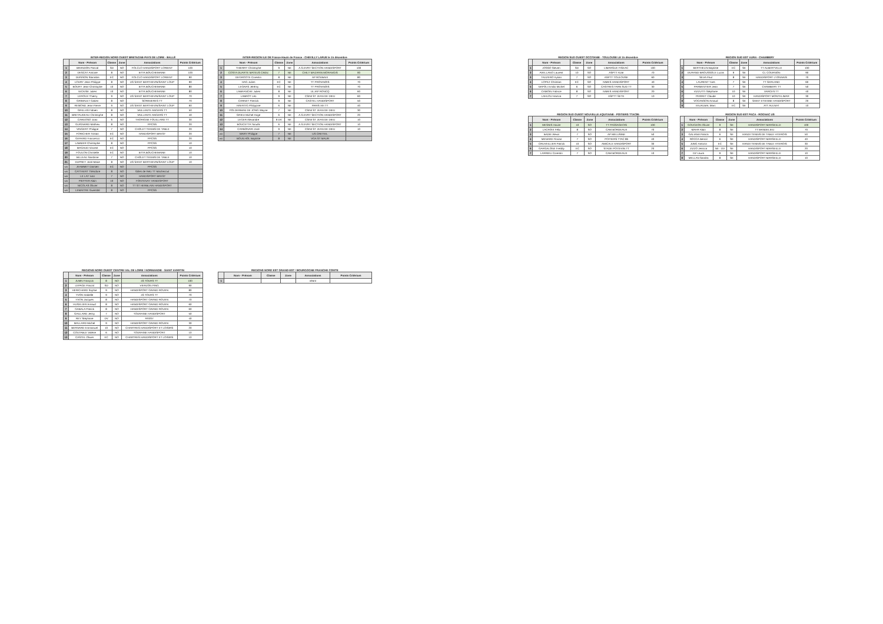INTER-REGION NORD OUEST BRETAGNE-PAYS DE LOIRE - BALLÉ
| | Nom - Prénom | Classe | Zone | Associations | Points Critérium |
| --- | --- | --- | --- | --- | --- |
| 1 | BRANDON Pascal | SD | NO | FOLCLO HANDISPORT LORIENT | 100 |
| 2 | DESCAT Antoine | 8 | NO | BTTA BOUCHEMAINE | 100 |
| 3 | DUISSON Stanislas | EC | NO | FOLCLO HANDISPORT LORIENT | 90 |
| 4 | LOURY Jean-Philippe | 8 | NO | US SAINT BERTHEVIN/SAINT LOUP | 90 |
| 5 | BOURY Jean-Christophe | 10 | NO | BTTA BOUCHEMAINE | 80 |
| 6 | NICAISE Julien | 10 | NO | BTTA BOUCHEMAINE | 80 |
| 7 | LEROUX Thierry | 9 | NO | US SAINT BERTHEVIN/SAINT LOUP | 70 |
| 8 | GRIMAULT Gatien | 8 | NO | SORINIERES TT | 70 |
| 9 | REMOND Jean-Pierre | 9 | NO | US SAINT BERTHEVIN/SAINT LOUP | 60 |
| 10 | GRILLAS Fabien | 8 | NO | VAILLANTE ANGERS TT | 50 |
| 11 | BRETAUDEAU Christophe | 8 | NO | VAILLANTE ANGERS TT | 40 |
| 12 | CARDOSO Joao | 6 | NO | THORIGNE FOUILLARD TT | 30 |
| 13 | GUIGNARD Mathieu | 8 | NO | PPCSS | 20 |
| 14 | VINGERT Philippe | 7 | NO | CHOLET TENNIS DE TABLE | 20 |
| 15 | FORICHER Tristan | EC | NO | HANDISPORT BREST | 20 |
| 16 | GERARD Francesco | EC | NO | PPCSS | 20 |
| 17 | LABNIER Christophe | 8 | NO | PPCSS | 10 |
| 18 | MAGAUD Vincent | EC | NO | PPCSS | 10 |
| 19 | FOULON Christelle | EC | NO | BTTA BOUCHEMAINE | 10 |
| 20 | BILLEAU Sandrine | 7 | NO | CHOLET TENNIS DE TABLE | 10 |
| 21 | DUPREY José-Marie | 8 | NO | US SAINT BERTHEVIN/SAINT LOUP | 10 |
| wo | JEAMMET Damien | EC | NO | PPCSS | |
| wo | CATTAERT Théodore | 8 | NO | Gilles de Retz TT Machecoul | |
| wo | LE LAY Ivan | 7 | NO | HANDISPORT BREST | |
| wo | PIEFFER Alain | 10 | NO | FONTENAY HANDISPORT | |
| wo | NICOLAS Olivier | 8 | NO | TT ST HERBLAIN HANDISPORT | |
| wo | LEMAITRE Gwendal | 8 | NO | PPCSS | |
INTER-REGION ILE DE France-Hauts de France - CHEVILLY LARUE le 15 décembre
| | Nom - Prénom | Classe | Zone | Associations | Points Critérium |
| --- | --- | --- | --- | --- | --- |
| 1 | THIERRY Christophe | 9 | NE | A.S.EVRY SECTION HANDISPORT | 100 |
| 2 | COSTA DUARTE MATEUS Cédric | 7 | NE | CHILY MAZARIN MORANGIS | 90 |
| 3 | DEGROOTE Corentin | 8 | NE | AP ROUBAIX | 80 |
| 4 | HAG Julien | EC | NE | TT PROVINOIS | 70 |
| 5 | LEGRAS Jérémy | EC | NE | TT PROVINOIS | 70 |
| 6 | LABRANCHE Julien | 8 | NE | ULJAP RONCQ | 60 |
| 7 | LABROT Léo | 9 | NE | CSINI ST JEAN DE DIEU | 60 |
| 8 | CARNET Pierrick | 9 | NE | CASTEL HANDISPORT | 50 |
| 9 | HAERTIG Philippine | 6 | NE | PARIS XIII TT | 40 |
| 10 | POLDERMAN DE JONG Wayne | 7 | NE | CSINI ST JEAN DE DIEU | 30 |
| 11 | GRIEU Michel-Ange | 6 | NE | A.S.EVRY SECTION HANDISPORT | 20 |
| 12 | LEGER Alexandre | 9 DV | NE | CSINI ST JEAN DE DIEU | 10 |
| 13 | BOUCETTA Taoufik | 6 | NE | A.S.EVRY SECTION HANDISPORT | 10 |
| 14 | CARBONARI José | 9 | NE | CSINI ST JEAN DE DIEU | 10 |
| wo | MARY Philippe | 7 | NE | US CRETEIL | |
| wo | BOUILHOL Baptiste | 8 | NE | VGA ST MAUR | |
REGION SUD OUEST OCCITANIE - TOULOUSE LE 15 décembre
| | Nom - Prénom | Classe | Zone | Associations | Points Critérium |
| --- | --- | --- | --- | --- | --- |
| 1 | JOSSO Steven | SD | SO | LIMARGUE FIGEAC | 100 |
| 2 | AVELLANO Laurent | 10 | SO | ASPTT ALBI | 70 |
| 3 | TAUZERO Kylian | 7 | SO | ASPTT TOULOUSE | 60 |
| 4 | LOPEZ Christian | EC | SO | NIMES HANDISPORT | 40 |
| 5 | NAPOLI Emilio Michel | 6 | SO | CASTRES TARN SUD TT | 30 |
| 6 | CAMOIN Fabrice | 8 | SO | NIMES HANDISPORT | 20 |
| 7 | LAHLOU Hamza | 7 | SO | ASPTT SETE | 10 |
REGION SUD EST AURA - CHAMBERY
| | Nom - Prénom | Classe | Zone | Associations | Points Critérium |
| --- | --- | --- | --- | --- | --- |
| 1 | BERTHELIN Baptiste | EC | SE | TT ALBERTVILLE | 100 |
| 2 | DURAND-BROUSSOLE Lucas | 9 | SE | CL COURNON | 90 |
| 3 | SILVA Paul | 8 | SE | HANDISPORT LYONNAIS | 70 |
| 4 | LAURENT Yves | 7 | SE | TT GERLAND | 60 |
| 5 | PARMENTIER Jean | 7 | SE | CHAMBERY TT | 50 |
| 6 | VIZZUTTI Stéphane | 10 | SE | VARCES TT | 40 |
| 7 | PERRET Claude | 10 | SE | HANDISPORT MONTELIMAR | 30 |
| 8 | VOCANSON Arnaud | 8 | SE | SAINT ETIENNE HANDISPORT | 20 |
| 9 | ENJALBAL Marc | EC | SE | ATT AULNAT | 10 |
REGION SUD OUEST NOUVELLE AQUITAINE - POITIERS TTAC86
| | Nom - Prénom | Classe | Zone | Associations | Points Critérium |
| --- | --- | --- | --- | --- | --- |
| 1 | MESNIS Xavier | 10 | SO | TT PASSAGEOIS | 100 |
| 2 | LACROIX Félix | 8 | SO | CAM BORDEAUX | 70 |
| 3 | BADIE Alexis | 7 | SO | AP MELUSINE | 50 |
| 4 | MENARD Florian | 7 | SO | POITIERS TTAC 86 | 40 |
| 5 | CRUVEILLIER Patrick | 10 | SO | AMICALE HANDISPORT | 30 |
| 6 | GARGALONE Freddy | EC | SO | STADE POITEVIN TT | 20 |
| 7 | LARRIEU Corentin | 7 | SO | CAM BORDEAUX | 10 |
REGION SUD EST PACA - ROGNAC US
| | Nom - Prénom | Classe | Zone | Associations | Points Critérium |
| --- | --- | --- | --- | --- | --- |
| 1 | GOUGEON Olivier | 9 | SE | HANDISPORT MARSEILLE | 100 |
| 2 | MAHR Alain | 8 | SE | TT MANDELIEU | 70 |
| 3 | GALIANA Patrick | 6 | SE | HANDI TENNIS DE TABLE HYEROIS | 50 |
| 4 | ROCCA Benoit | 6 | SE | HANDISPORT MARSEILLE | 40 |
| 5 | JUNG Antonin | EC | SE | HANDI TENNIS DE TABLE HYEROIS | 30 |
| 6 | ZIZZO Jessica | NE - DV | SE | HANDISPORT MARSEILLE | 20 |
| 7 | DZ Laura | 9 | SE | HANDISPORT MARSEILLE | 10 |
| 8 | MELLAN Sandra | 8 | SE | HANDISPORT MARSEILLE | 10 |
REGIONS NORD OUEST CENTRE-VAL DE LOIRE / NORMANDIE - SAINT AVERTIN
| | Nom - Prénom | Classe | Zone | Associations | Points Critérium |
| --- | --- | --- | --- | --- | --- |
| 1 | JUMN François | 8 | NO | 4S TOURS TT | 100 |
| 2 | LEPAGE Pascal | SD | NO | VIERZON PING | 90 |
| 3 | HERICHARD Sophie | 9 | NO | HANDISPORT GRAND ROUEN | 80 |
| 4 | YVON Isabelle | 9 | NO | 4S TOURS TT | 70 |
| 5 | YVON Jacques | 8 | NO | HANDISPORT GRAND ROUEN | 70 |
| 6 | HUGELIER Arnaud | 8 | NO | HANDISPORT GRAND ROUEN | 60 |
| 7 | GABALA Patrick | 8 | NO | HANDISPORT GRAND ROUEN | 60 |
| 8 | GAILLARD Jessy | 7 | NO | TOURAINE HANDISPORT | 50 |
| 9 | REY Stéphane | DV | NO | PASSY | 40 |
| 10 | MALLARD Michel | 9 | NO | HANDISPORT GRAND ROUEN | 30 |
| 11 | BERNARD Emmanuel | 10 | NO | CHARTRES HANDISPORT ET LOISIRS | 20 |
| 12 | COUTABLE Valérie | 6 | NO | TOURAINE HANDISPORT | 10 |
| 13 | CASTEL Olivier | EC | NO | CHARTRES HANDISPORT ET LOISIRS | 10 |
REGIONS NORD EST GRAND-EST / BOURGOGNE FRANCHE COMTE
| | Nom - Prénom | Classe | Zone | Associations | Points Critérium |
| --- | --- | --- | --- | --- | --- |
| 1 | | | | néant | |